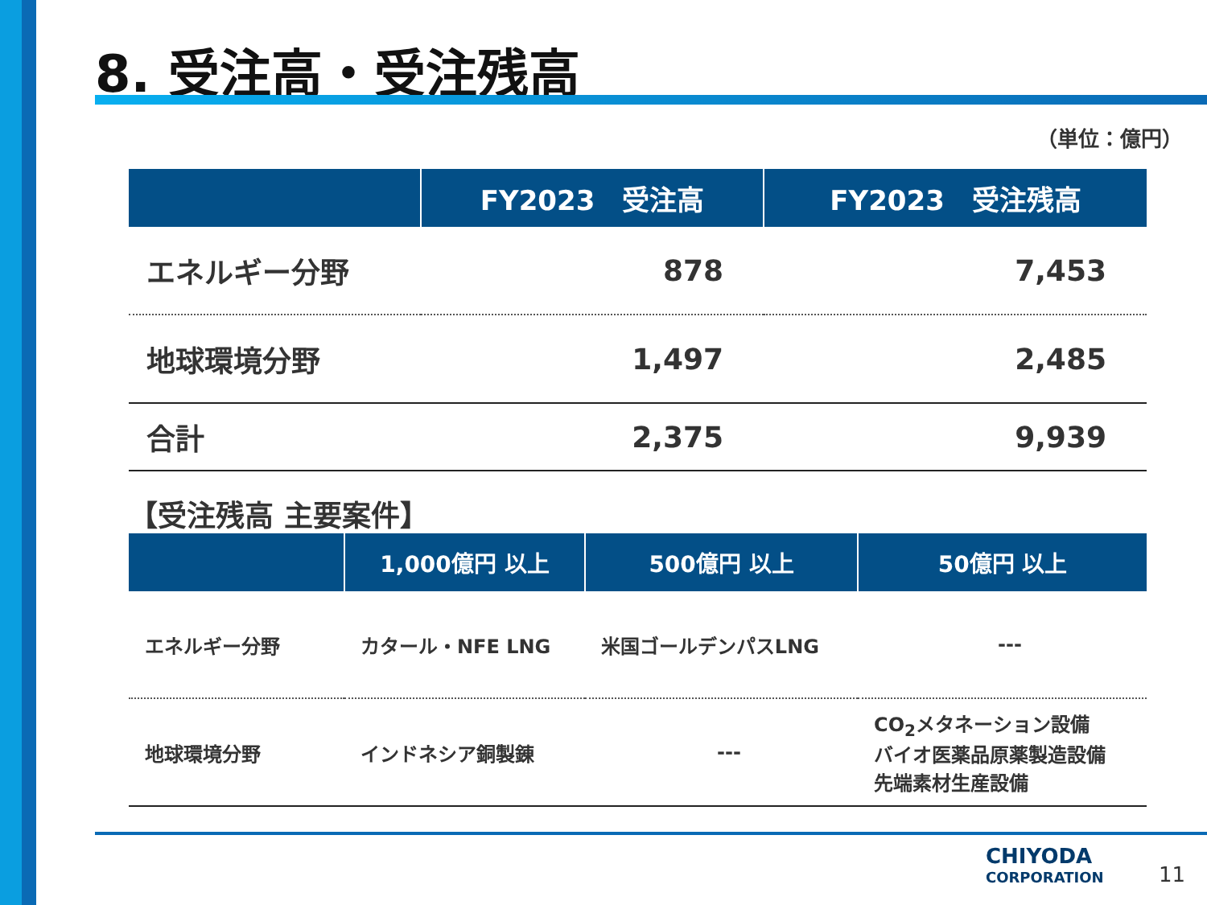8. 受注高・受注残高
（単位：億円）
| | FY2023 受注高 | FY2023 受注残高 |
| --- | --- | --- |
| エネルギー分野 | 878 | 7,453 |
| 地球環境分野 | 1,497 | 2,485 |
| 合計 | 2,375 | 9,939 |
【受注残高 主要案件】
| | 1,000億円 以上 | 500億円 以上 | 50億円 以上 |
| --- | --- | --- | --- |
| エネルギー分野 | カタール・NFE LNG | 米国ゴールデンパスLNG | --- |
| 地球環境分野 | インドネシア銅製錬 | --- | CO<sub>2</sub>メタネーション設備 バイオ医薬品原薬製造設備 先端素材生産設備 |
CHIYODA
CORPORATION
11